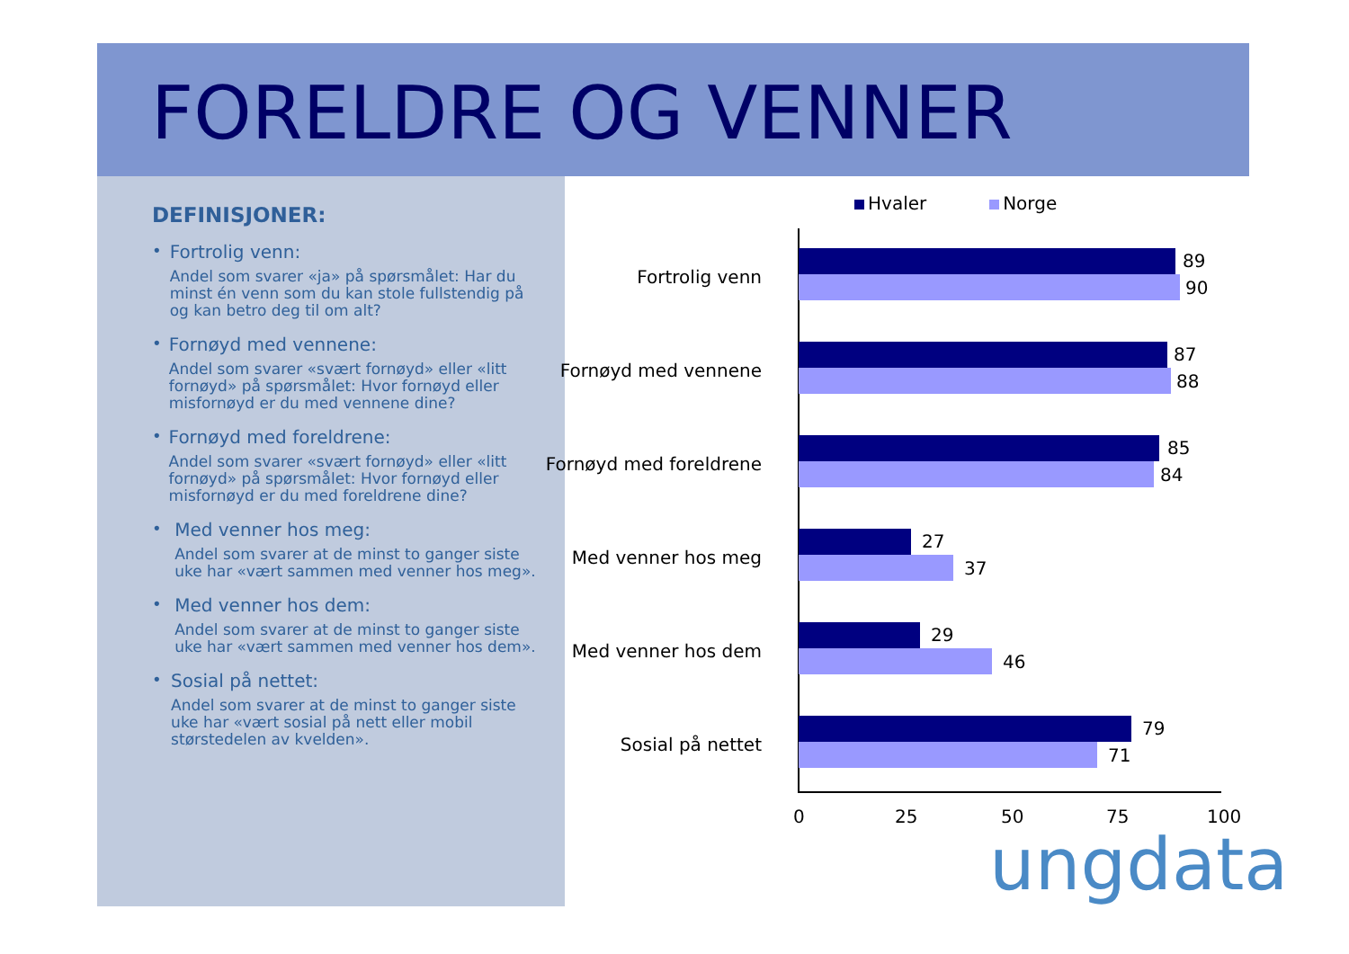FORELDRE OG VENNER
DEFINISJONER:
• Fortrolig venn:
Andel som svarer «ja» på spørsmålet: Har du minst én venn som du kan stole fullstendig på og kan betro deg til om alt?
• Fornøyd med vennene:
Andel som svarer «svært fornøyd» eller «litt fornøyd» på spørsmålet: Hvor fornøyd eller misfornøyd er du med vennene dine?
• Fornøyd med foreldrene:
Andel som svarer «svært fornøyd» eller «litt fornøyd» på spørsmålet: Hvor fornøyd eller misfornøyd er du med foreldrene dine?
• Med venner hos meg:
Andel som svarer at de minst to ganger siste uke har «vært sammen med venner hos meg».
• Med venner hos dem:
Andel som svarer at de minst to ganger siste uke har «vært sammen med venner hos dem».
• Sosial på nettet:
Andel som svarer at de minst to ganger siste uke har «vært sosial på nett eller mobil størstedelen av kvelden».
Hvaler Norge
Fortrolig venn
89
90
Fornøyd med vennene
87
88
Fornøyd med foreldrene
85
84
Med venner hos meg
27
37
Med venner hos dem
29
46
Sosial på nettet
79
71
0 25 50 75 100
ungdata